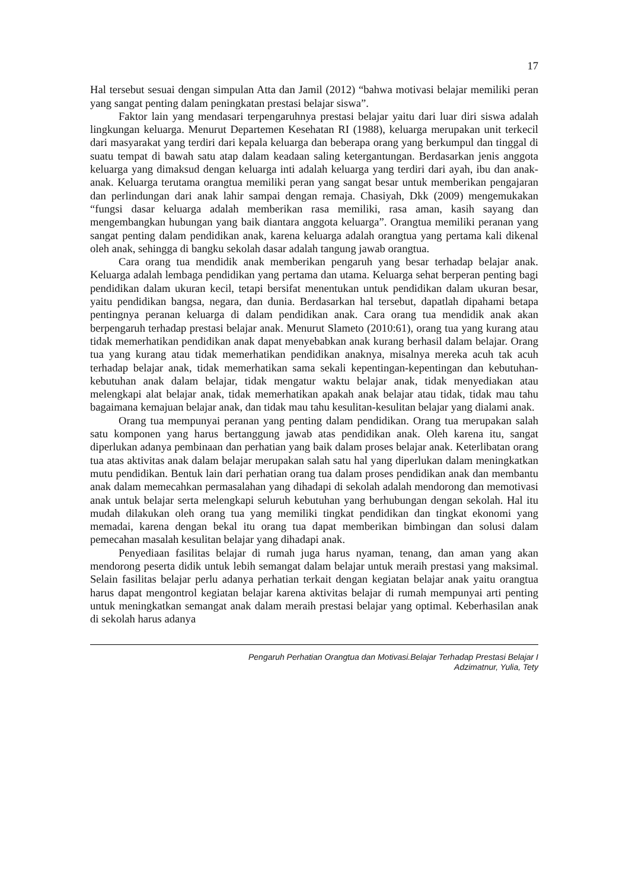17
Hal tersebut sesuai dengan simpulan Atta dan Jamil (2012) “bahwa motivasi belajar memiliki peran yang sangat penting dalam peningkatan prestasi belajar siswa”.
Faktor lain yang mendasari terpengaruhnya prestasi belajar yaitu dari luar diri siswa adalah lingkungan keluarga. Menurut Departemen Kesehatan RI (1988), keluarga merupakan unit terkecil dari masyarakat yang terdiri dari kepala keluarga dan beberapa orang yang berkumpul dan tinggal di suatu tempat di bawah satu atap dalam keadaan saling ketergantungan. Berdasarkan jenis anggota keluarga yang dimaksud dengan keluarga inti adalah keluarga yang terdiri dari ayah, ibu dan anak-anak. Keluarga terutama orangtua memiliki peran yang sangat besar untuk memberikan pengajaran dan perlindungan dari anak lahir sampai dengan remaja. Chasiyah, Dkk (2009) mengemukakan “fungsi dasar keluarga adalah memberikan rasa memiliki, rasa aman, kasih sayang dan mengembangkan hubungan yang baik diantara anggota keluarga”. Orangtua memiliki peranan yang sangat penting dalam pendidikan anak, karena keluarga adalah orangtua yang pertama kali dikenal oleh anak, sehingga di bangku sekolah dasar adalah tangung jawab orangtua.
Cara orang tua mendidik anak memberikan pengaruh yang besar terhadap belajar anak. Keluarga adalah lembaga pendidikan yang pertama dan utama. Keluarga sehat berperan penting bagi pendidikan dalam ukuran kecil, tetapi bersifat menentukan untuk pendidikan dalam ukuran besar, yaitu pendidikan bangsa, negara, dan dunia. Berdasarkan hal tersebut, dapatlah dipahami betapa pentingnya peranan keluarga di dalam pendidikan anak. Cara orang tua mendidik anak akan berpengaruh terhadap prestasi belajar anak. Menurut Slameto (2010:61), orang tua yang kurang atau tidak memerhatikan pendidikan anak dapat menyebabkan anak kurang berhasil dalam belajar. Orang tua yang kurang atau tidak memerhatikan pendidikan anaknya, misalnya mereka acuh tak acuh terhadap belajar anak, tidak memerhatikan sama sekali kepentingan-kepentingan dan kebutuhan-kebutuhan anak dalam belajar, tidak mengatur waktu belajar anak, tidak menyediakan atau melengkapi alat belajar anak, tidak memerhatikan apakah anak belajar atau tidak, tidak mau tahu bagaimana kemajuan belajar anak, dan tidak mau tahu kesulitan-kesulitan belajar yang dialami anak.
Orang tua mempunyai peranan yang penting dalam pendidikan. Orang tua merupakan salah satu komponen yang harus bertanggung jawab atas pendidikan anak. Oleh karena itu, sangat diperlukan adanya pembinaan dan perhatian yang baik dalam proses belajar anak. Keterlibatan orang tua atas aktivitas anak dalam belajar merupakan salah satu hal yang diperlukan dalam meningkatkan mutu pendidikan. Bentuk lain dari perhatian orang tua dalam proses pendidikan anak dan membantu anak dalam memecahkan permasalahan yang dihadapi di sekolah adalah mendorong dan memotivasi anak untuk belajar serta melengkapi seluruh kebutuhan yang berhubungan dengan sekolah. Hal itu mudah dilakukan oleh orang tua yang memiliki tingkat pendidikan dan tingkat ekonomi yang memadai, karena dengan bekal itu orang tua dapat memberikan bimbingan dan solusi dalam pemecahan masalah kesulitan belajar yang dihadapi anak.
Penyediaan fasilitas belajar di rumah juga harus nyaman, tenang, dan aman yang akan mendorong peserta didik untuk lebih semangat dalam belajar untuk meraih prestasi yang maksimal. Selain fasilitas belajar perlu adanya perhatian terkait dengan kegiatan belajar anak yaitu orangtua harus dapat mengontrol kegiatan belajar karena aktivitas belajar di rumah mempunyai arti penting untuk meningkatkan semangat anak dalam meraih prestasi belajar yang optimal. Keberhasilan anak di sekolah harus adanya
Pengaruh Perhatian Orangtua dan Motivasi.Belajar Terhadap Prestasi Belajar I
Adzimatnur, Yulia, Tety